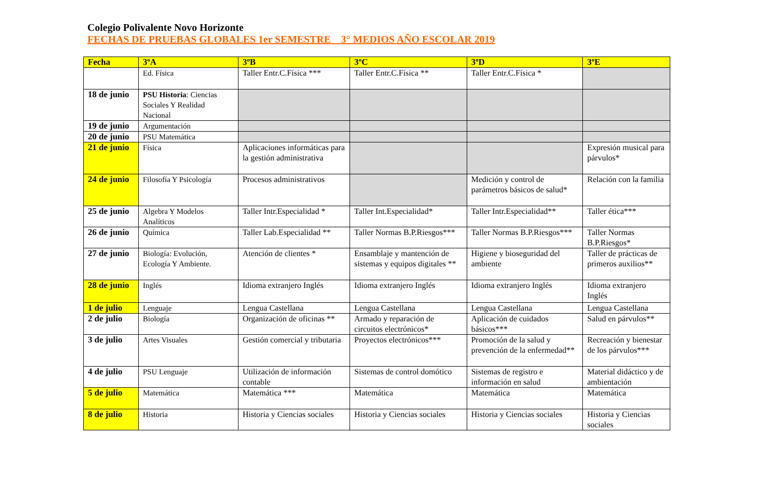Colegio Polivalente Novo Horizonte
FECHAS DE PRUEBAS GLOBALES 1er SEMESTRE 3° MEDIOS AÑO ESCOLAR 2019
| Fecha | 3ºA | 3ºB | 3ºC | 3ºD | 3ºE |
| --- | --- | --- | --- | --- | --- |
| | Ed. Física | Taller Entr.C.Física *** | Taller Entr.C.Física ** | Taller Entr.C.Física * | |
| 18 de junio | PSU Historia : Ciencias Sociales Y Realidad Nacional | | | | |
| 19 de junio | Argumentación | | | | |
| 20 de junio | PSU Matemática | | | | |
| 21 de junio | Física | Aplicaciones informáticas para la gestión administrativa | | | Expresión musical para párvulos* |
| 24 de junio | Filosofía Y Psicología | Procesos administrativos | | Medición y control de parámetros básicos de salud* | Relación con la familia |
| 25 de junio | Algebra Y Modelos Analíticos | Taller Intr.Especialidad * | Taller Int.Especialidad* | Taller Intr.Especialidad** | Taller ética*** |
| 26 de junio | Química | Taller Lab.Especialidad ** | Taller Normas B.P.Riesgos*** | Taller Normas B.P.Riesgos*** | Taller Normas B.P.Riesgos* |
| 27 de junio | Biología: Evolución, Ecología Y Ambiente. | Atención de clientes * | Ensamblaje y mantención de sistemas y equipos digitales ** | Higiene y bioseguridad del ambiente | Taller de prácticas de primeros auxilios** |
| 28 de junio | Inglés | Idioma extranjero Inglés | Idioma extranjero Inglés | Idioma extranjero Inglés | Idioma extranjero Inglés |
| 1 de julio | Lenguaje | Lengua Castellana | Lengua Castellana | Lengua Castellana | Lengua Castellana |
| 2 de julio | Biología | Organización de oficinas ** | Armado y reparación de circuitos electrónicos* | Aplicación de cuidados básicos*** | Salud en párvulos** |
| 3 de julio | Artes Visuales | Gestión comercial y tributaria | Proyectos electrónicos*** | Promoción de la salud y prevención de la enfermedad** | Recreación y bienestar de los párvulos*** |
| 4 de julio | PSU Lenguaje | Utilización de información contable | Sistemas de control domótico | Sistemas de registro e información en salud | Material didáctico y de ambientación |
| 5 de julio | Matemática | Matemática *** | Matemática | Matemática | Matemática |
| 8 de julio | Historia | Historia y Ciencias sociales | Historia y Ciencias sociales | Historia y Ciencias sociales | Historia y Ciencias sociales |